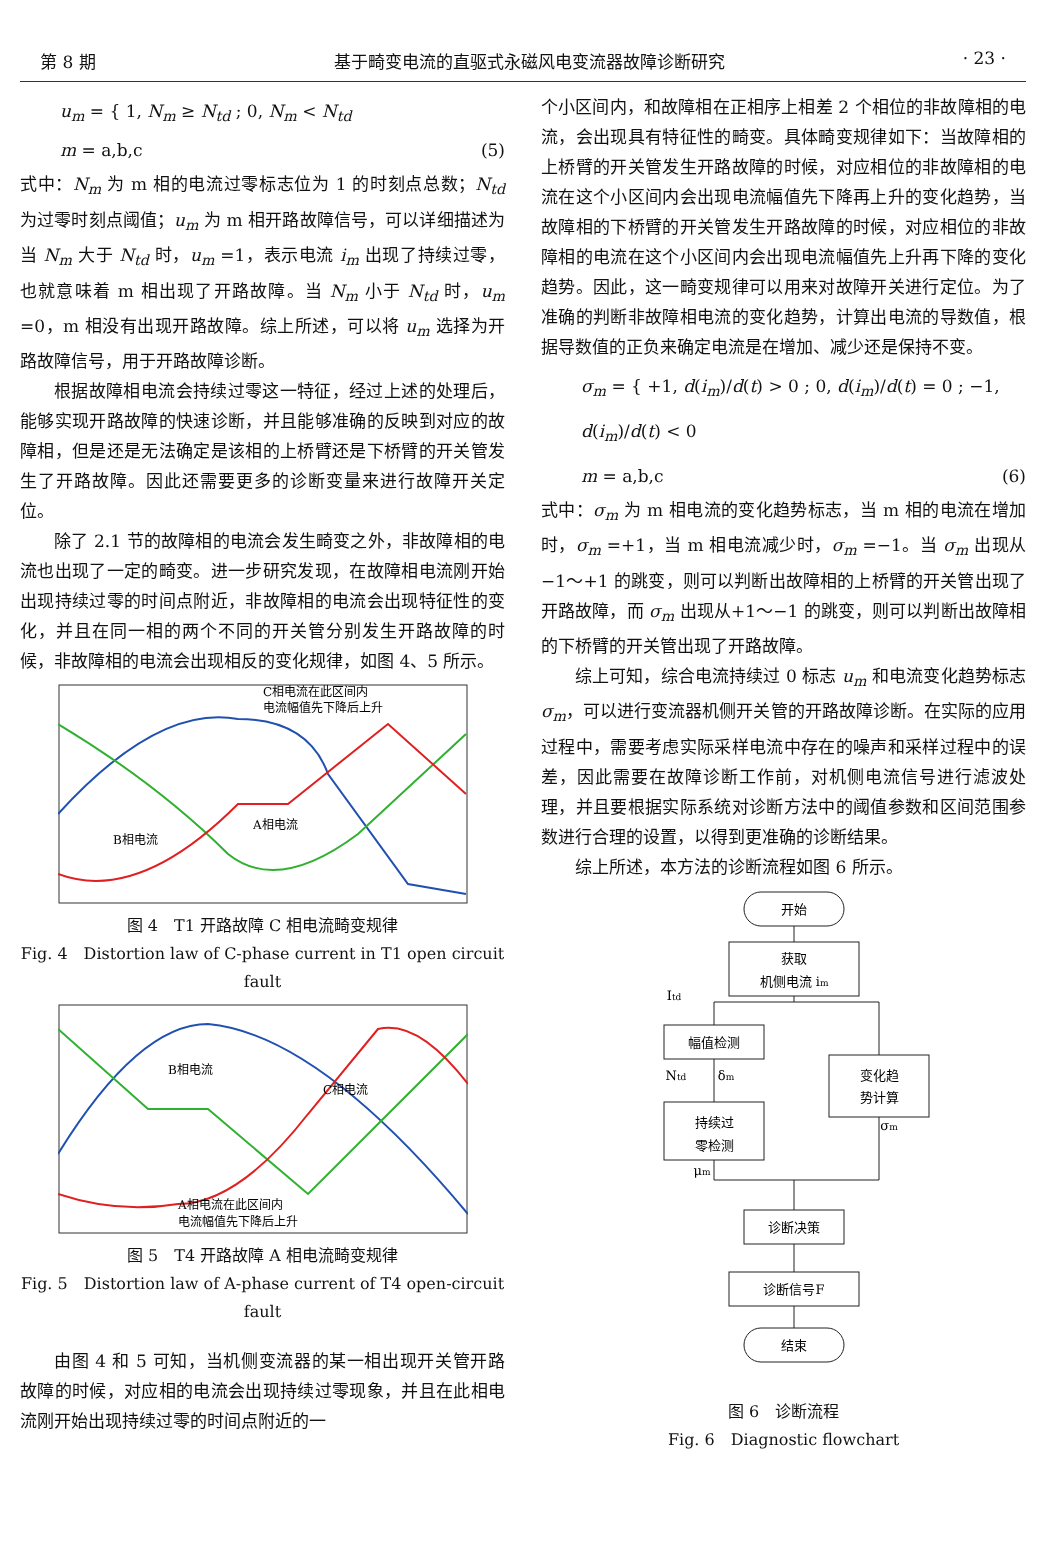第 8 期 基于畸变电流的直驱式永磁风电变流器故障诊断研究 · 23 ·
u<sub>m</sub> = { 1, N<sub>m</sub> ≥ N<sub>td</sub> ; 0, N<sub>m</sub> < N<sub>td</sub>
m = a,b,c (5)
式中：N<sub>m</sub> 为 m 相的电流过零标志位为 1 的时刻点总数；N<sub>td</sub> 为过零时刻点阈值；u<sub>m</sub> 为 m 相开路故障信号，可以详细描述为当 N<sub>m</sub> 大于 N<sub>td</sub> 时，u<sub>m</sub> =1，表示电流 i<sub>m</sub> 出现了持续过零，也就意味着 m 相出现了开路故障。当 N<sub>m</sub> 小于 N<sub>td</sub> 时，u<sub>m</sub> =0，m 相没有出现开路故障。综上所述，可以将 u<sub>m</sub> 选择为开路故障信号，用于开路故障诊断。
根据故障相电流会持续过零这一特征，经过上述的处理后，能够实现开路故障的快速诊断，并且能够准确的反映到对应的故障相，但是还是无法确定是该相的上桥臂还是下桥臂的开关管发生了开路故障。因此还需要更多的诊断变量来进行故障开关定位。
除了 2.1 节的故障相的电流会发生畸变之外，非故障相的电流也出现了一定的畸变。进一步研究发现，在故障相电流刚开始出现持续过零的时间点附近，非故障相的电流会出现特征性的变化，并且在同一相的两个不同的开关管分别发生开路故障的时候，非故障相的电流会出现相反的变化规律，如图 4、5 所示。
C相电流在此区间内
电流幅值先下降后上升
B相电流
A相电流
图 4　T1 开路故障 C 相电流畸变规律
Fig. 4　Distortion law of C-phase current in T1 open circuit fault
B相电流
C相电流
A相电流在此区间内
电流幅值先下降后上升
图 5　T4 开路故障 A 相电流畸变规律
Fig. 5　Distortion law of A-phase current of T4 open-circuit fault
由图 4 和 5 可知，当机侧变流器的某一相出现开关管开路故障的时候，对应相的电流会出现持续过零现象，并且在此相电流刚开始出现持续过零的时间点附近的一
个小区间内，和故障相在正相序上相差 2 个相位的非故障相的电流，会出现具有特征性的畸变。具体畸变规律如下：当故障相的上桥臂的开关管发生开路故障的时候，对应相位的非故障相的电流在这个小区间内会出现电流幅值先下降再上升的变化趋势，当故障相的下桥臂的开关管发生开路故障的时候，对应相位的非故障相的电流在这个小区间内会出现电流幅值先上升再下降的变化趋势。因此，这一畸变规律可以用来对故障开关进行定位。为了准确的判断非故障相电流的变化趋势，计算出电流的导数值，根据导数值的正负来确定电流是在增加、减少还是保持不变。
σ<sub>m</sub> = { +1, d(i<sub>m</sub>)/d(t) > 0 ; 0, d(i<sub>m</sub>)/d(t) = 0 ; −1, d(i<sub>m</sub>)/d(t) < 0
m = a,b,c (6)
式中：σ<sub>m</sub> 为 m 相电流的变化趋势标志，当 m 相的电流在增加时，σ<sub>m</sub> =+1，当 m 相电流减少时，σ<sub>m</sub> =−1。当 σ<sub>m</sub> 出现从−1～+1 的跳变，则可以判断出故障相的上桥臂的开关管出现了开路故障，而 σ<sub>m</sub> 出现从+1～−1 的跳变，则可以判断出故障相的下桥臂的开关管出现了开路故障。
综上可知，综合电流持续过 0 标志 u<sub>m</sub> 和电流变化趋势标志 σ<sub>m</sub>，可以进行变流器机侧开关管的开路故障诊断。在实际的应用过程中，需要考虑实际采样电流中存在的噪声和采样过程中的误差，因此需要在故障诊断工作前，对机侧电流信号进行滤波处理，并且要根据实际系统对诊断方法中的阈值参数和区间范围参数进行合理的设置，以得到更准确的诊断结果。
综上所述，本方法的诊断流程如图 6 所示。
开始
获取
机侧电流 im
幅值检测
变化趋
势计算
持续过
零检测
诊断决策
诊断信号F
结束
Itd
Ntd
δm
σm
μm
图 6　诊断流程
Fig. 6　Diagnostic flowchart